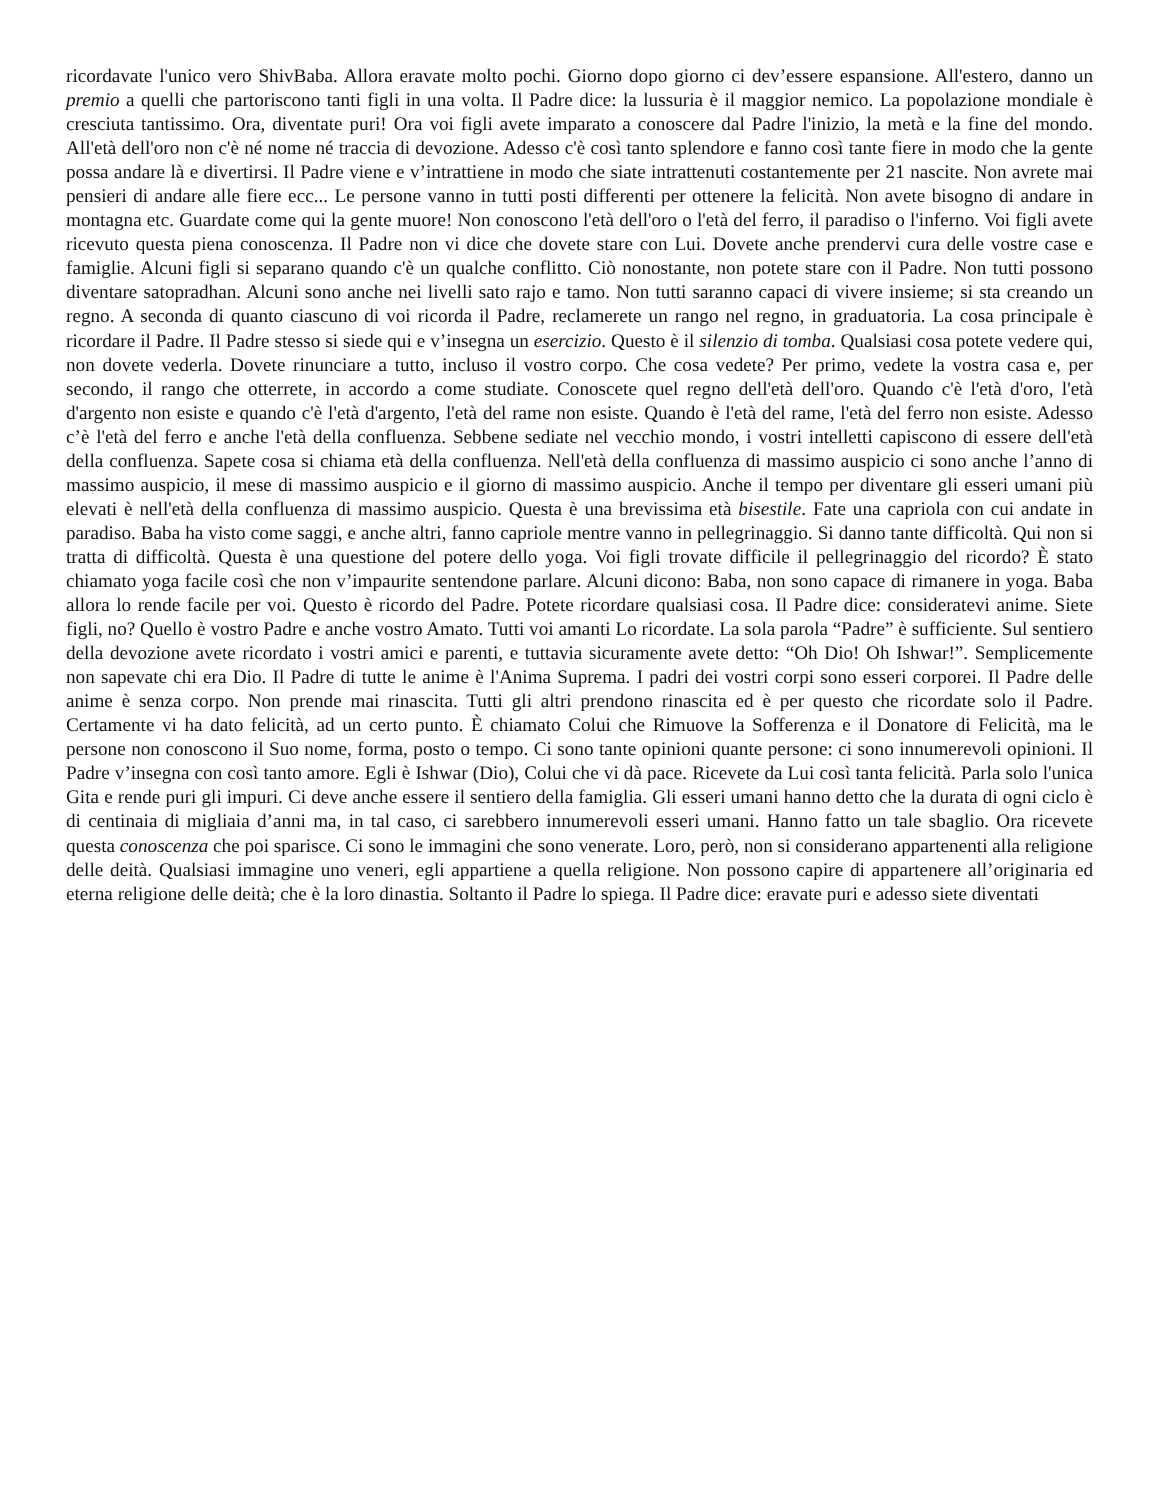ricordavate l'unico vero ShivBaba. Allora eravate molto pochi. Giorno dopo giorno ci dev’essere espansione. All'estero, danno un premio a quelli che partoriscono tanti figli in una volta. Il Padre dice: la lussuria è il maggior nemico. La popolazione mondiale è cresciuta tantissimo. Ora, diventate puri! Ora voi figli avete imparato a conoscere dal Padre l'inizio, la metà e la fine del mondo. All'età dell'oro non c'è né nome né traccia di devozione. Adesso c'è così tanto splendore e fanno così tante fiere in modo che la gente possa andare là e divertirsi. Il Padre viene e v’intrattiene in modo che siate intrattenuti costantemente per 21 nascite. Non avrete mai pensieri di andare alle fiere ecc... Le persone vanno in tutti posti differenti per ottenere la felicità. Non avete bisogno di andare in montagna etc. Guardate come qui la gente muore! Non conoscono l'età dell'oro o l'età del ferro, il paradiso o l'inferno. Voi figli avete ricevuto questa piena conoscenza. Il Padre non vi dice che dovete stare con Lui. Dovete anche prendervi cura delle vostre case e famiglie. Alcuni figli si separano quando c'è un qualche conflitto. Ciò nonostante, non potete stare con il Padre. Non tutti possono diventare satopradhan. Alcuni sono anche nei livelli sato rajo e tamo. Non tutti saranno capaci di vivere insieme; si sta creando un regno. A seconda di quanto ciascuno di voi ricorda il Padre, reclamerete un rango nel regno, in graduatoria. La cosa principale è ricordare il Padre. Il Padre stesso si siede qui e v’insegna un esercizio. Questo è il silenzio di tomba. Qualsiasi cosa potete vedere qui, non dovete vederla. Dovete rinunciare a tutto, incluso il vostro corpo. Che cosa vedete? Per primo, vedete la vostra casa e, per secondo, il rango che otterrete, in accordo a come studiate. Conoscete quel regno dell'età dell'oro. Quando c'è l'età d'oro, l'età d'argento non esiste e quando c'è l'età d'argento, l'età del rame non esiste. Quando è l'età del rame, l'età del ferro non esiste. Adesso c’è l'età del ferro e anche l'età della confluenza. Sebbene sediate nel vecchio mondo, i vostri intelletti capiscono di essere dell'età della confluenza. Sapete cosa si chiama età della confluenza. Nell'età della confluenza di massimo auspicio ci sono anche l’anno di massimo auspicio, il mese di massimo auspicio e il giorno di massimo auspicio. Anche il tempo per diventare gli esseri umani più elevati è nell'età della confluenza di massimo auspicio. Questa è una brevissima età bisestile. Fate una capriola con cui andate in paradiso. Baba ha visto come saggi, e anche altri, fanno capriole mentre vanno in pellegrinaggio. Si danno tante difficoltà. Qui non si tratta di difficoltà. Questa è una questione del potere dello yoga. Voi figli trovate difficile il pellegrinaggio del ricordo? È stato chiamato yoga facile così che non v’impaurite sentendone parlare. Alcuni dicono: Baba, non sono capace di rimanere in yoga. Baba allora lo rende facile per voi. Questo è ricordo del Padre. Potete ricordare qualsiasi cosa. Il Padre dice: consideratevi anime. Siete figli, no? Quello è vostro Padre e anche vostro Amato. Tutti voi amanti Lo ricordate. La sola parola “Padre” è sufficiente. Sul sentiero della devozione avete ricordato i vostri amici e parenti, e tuttavia sicuramente avete detto: “Oh Dio! Oh Ishwar!”. Semplicemente non sapevate chi era Dio. Il Padre di tutte le anime è l'Anima Suprema. I padri dei vostri corpi sono esseri corporei. Il Padre delle anime è senza corpo. Non prende mai rinascita. Tutti gli altri prendono rinascita ed è per questo che ricordate solo il Padre. Certamente vi ha dato felicità, ad un certo punto. È chiamato Colui che Rimuove la Sofferenza e il Donatore di Felicità, ma le persone non conoscono il Suo nome, forma, posto o tempo. Ci sono tante opinioni quante persone: ci sono innumerevoli opinioni. Il Padre v’insegna con così tanto amore. Egli è Ishwar (Dio), Colui che vi dà pace. Ricevete da Lui così tanta felicità. Parla solo l'unica Gita e rende puri gli impuri. Ci deve anche essere il sentiero della famiglia. Gli esseri umani hanno detto che la durata di ogni ciclo è di centinaia di migliaia d’anni ma, in tal caso, ci sarebbero innumerevoli esseri umani. Hanno fatto un tale sbaglio. Ora ricevete questa conoscenza che poi sparisce. Ci sono le immagini che sono venerate. Loro, però, non si considerano appartenenti alla religione delle deità. Qualsiasi immagine uno veneri, egli appartiene a quella religione. Non possono capire di appartenere all’originaria ed eterna religione delle deità; che è la loro dinastia. Soltanto il Padre lo spiega. Il Padre dice: eravate puri e adesso siete diventati